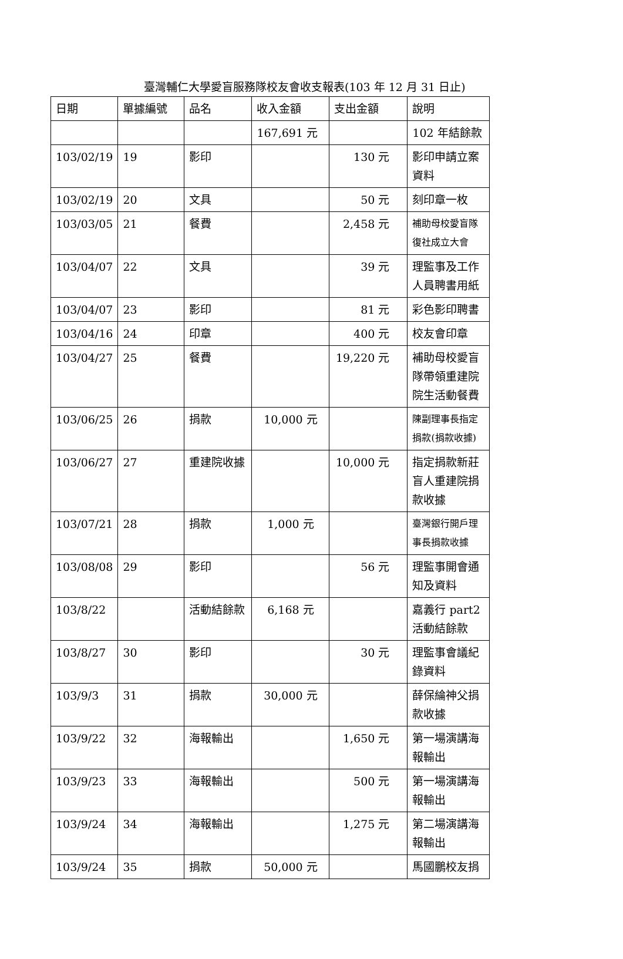臺灣輔仁大學愛盲服務隊校友會收支報表(103 年 12 月 31 日止)
| 日期 | 單據編號 | 品名 | 收入金額 | 支出金額 | 說明 |
| --- | --- | --- | --- | --- | --- |
| | | | 167,691 元 | | 102 年結餘款 |
| 103/02/19 | 19 | 影印 | | 130 元 | 影印申請立案資料 |
| 103/02/19 | 20 | 文具 | | 50 元 | 刻印章一枚 |
| 103/03/05 | 21 | 餐費 | | 2,458 元 | 補助母校愛盲隊復社成立大會 |
| 103/04/07 | 22 | 文具 | | 39 元 | 理監事及工作人員聘書用紙 |
| 103/04/07 | 23 | 影印 | | 81 元 | 彩色影印聘書 |
| 103/04/16 | 24 | 印章 | | 400 元 | 校友會印章 |
| 103/04/27 | 25 | 餐費 | | 19,220 元 | 補助母校愛盲隊帶領重建院院生活動餐費 |
| 103/06/25 | 26 | 捐款 | 10,000 元 | | 陳副理事長指定捐款(捐款收據) |
| 103/06/27 | 27 | 重建院收據 | | 10,000 元 | 指定捐款新莊盲人重建院捐款收據 |
| 103/07/21 | 28 | 捐款 | 1,000 元 | | 臺灣銀行開戶理事長捐款收據 |
| 103/08/08 | 29 | 影印 | | 56 元 | 理監事開會通知及資料 |
| 103/8/22 | | 活動結餘款 | 6,168 元 | | 嘉義行 part2 活動結餘款 |
| 103/8/27 | 30 | 影印 | | 30 元 | 理監事會議紀錄資料 |
| 103/9/3 | 31 | 捐款 | 30,000 元 | | 薛保綸神父捐款收據 |
| 103/9/22 | 32 | 海報輸出 | | 1,650 元 | 第一場演講海報輸出 |
| 103/9/23 | 33 | 海報輸出 | | 500 元 | 第一場演講海報輸出 |
| 103/9/24 | 34 | 海報輸出 | | 1,275 元 | 第二場演講海報輸出 |
| 103/9/24 | 35 | 捐款 | 50,000 元 | | 馬國鵬校友捐 |